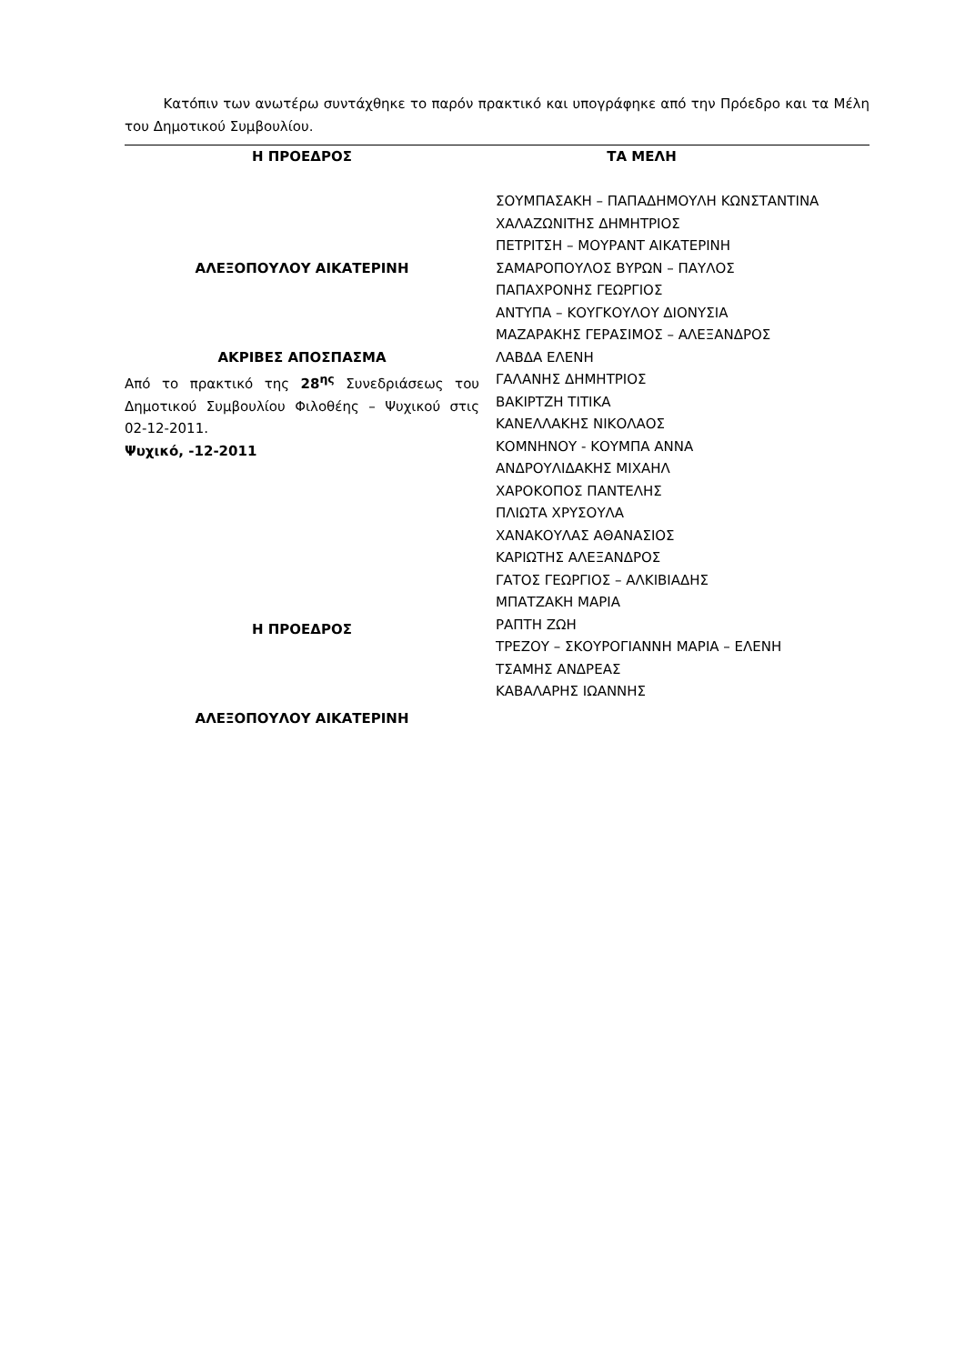Κατόπιν των ανωτέρω συντάχθηκε το παρόν πρακτικό και υπογράφηκε από την Πρόεδρο και τα Μέλη του Δημοτικού Συμβουλίου.
Η ΠΡΟΕΔΡΟΣ
ΑΛΕΞΟΠΟΥΛΟΥ ΑΙΚΑΤΕΡΙΝΗ
ΑΚΡΙΒΕΣ ΑΠΟΣΠΑΣΜΑ
Από το πρακτικό της 28<sup>ης</sup> Συνεδριάσεως του Δημοτικού Συμβουλίου Φιλοθέης – Ψυχικού στις 02-12-2011.
Ψυχικό, -12-2011
Η ΠΡΟΕΔΡΟΣ
ΑΛΕΞΟΠΟΥΛΟΥ ΑΙΚΑΤΕΡΙΝΗ
ΤΑ ΜΕΛΗ
ΣΟΥΜΠΑΣΑΚΗ – ΠΑΠΑΔΗΜΟΥΛΗ ΚΩΝΣΤΑΝΤΙΝΑ
ΧΑΛΑΖΩΝΙΤΗΣ ΔΗΜΗΤΡΙΟΣ
ΠΕΤΡΙΤΣΗ – ΜΟΥΡΑΝΤ ΑΙΚΑΤΕΡΙΝΗ
ΣΑΜΑΡΟΠΟΥΛΟΣ ΒΥΡΩΝ – ΠΑΥΛΟΣ
ΠΑΠΑΧΡΟΝΗΣ ΓΕΩΡΓΙΟΣ
ΑΝΤΥΠΑ – ΚΟΥΓΚΟΥΛΟΥ ΔΙΟΝΥΣΙΑ
ΜΑΖΑΡΑΚΗΣ ΓΕΡΑΣΙΜΟΣ – ΑΛΕΞΑΝΔΡΟΣ
ΛΑΒΔΑ ΕΛΕΝΗ
ΓΑΛΑΝΗΣ ΔΗΜΗΤΡΙΟΣ
ΒΑΚΙΡΤΖΗ ΤΙΤΙΚΑ
ΚΑΝΕΛΛΑΚΗΣ ΝΙΚΟΛΑΟΣ
ΚΟΜΝΗΝΟΥ - ΚΟΥΜΠΑ ΑΝΝΑ
ΑΝΔΡΟΥΛΙΔΑΚΗΣ ΜΙΧΑΗΛ
ΧΑΡΟΚΟΠΟΣ ΠΑΝΤΕΛΗΣ
ΠΛΙΩΤΑ ΧΡΥΣΟΥΛΑ
ΧΑΝΑΚΟΥΛΑΣ ΑΘΑΝΑΣΙΟΣ
ΚΑΡΙΩΤΗΣ ΑΛΕΞΑΝΔΡΟΣ
ΓΑΤΟΣ ΓΕΩΡΓΙΟΣ – ΑΛΚΙΒΙΑΔΗΣ
ΜΠΑΤΖΑΚΗ ΜΑΡΙΑ
ΡΑΠΤΗ ΖΩΗ
ΤΡΕΖΟΥ – ΣΚΟΥΡΟΓΙΑΝΝΗ ΜΑΡΙΑ – ΕΛΕΝΗ
ΤΣΑΜΗΣ ΑΝΔΡΕΑΣ
ΚΑΒΑΛΑΡΗΣ ΙΩΑΝΝΗΣ